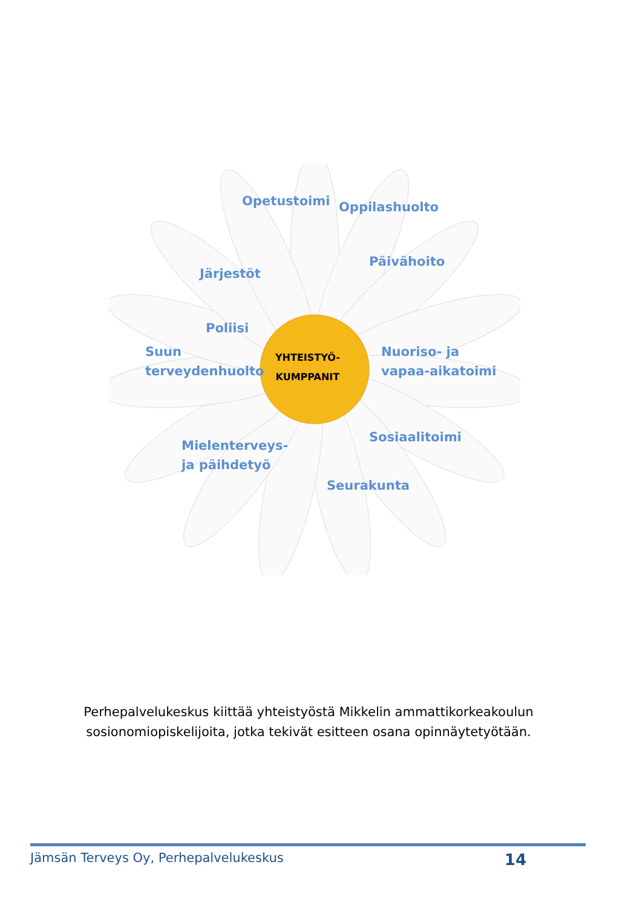YHTEISTYÖ-
KUMPPANIT
Opetustoimi Oppilashuolto
Päivähoito
Järjestöt
Poliisi
Suun
terveydenhuolto
Nuoriso- ja
vapaa-aikatoimi
Mielenterveys-
ja päihdetyö
Seurakunta
Sosiaalitoimi
Perhepalvelukeskus kiittää yhteistyöstä Mikkelin ammattikorkeakoulun
sosionomiopiskelijoita, jotka tekivät esitteen osana opinnäytetyötään.
Jämsän Terveys Oy, Perhepalvelukeskus 14